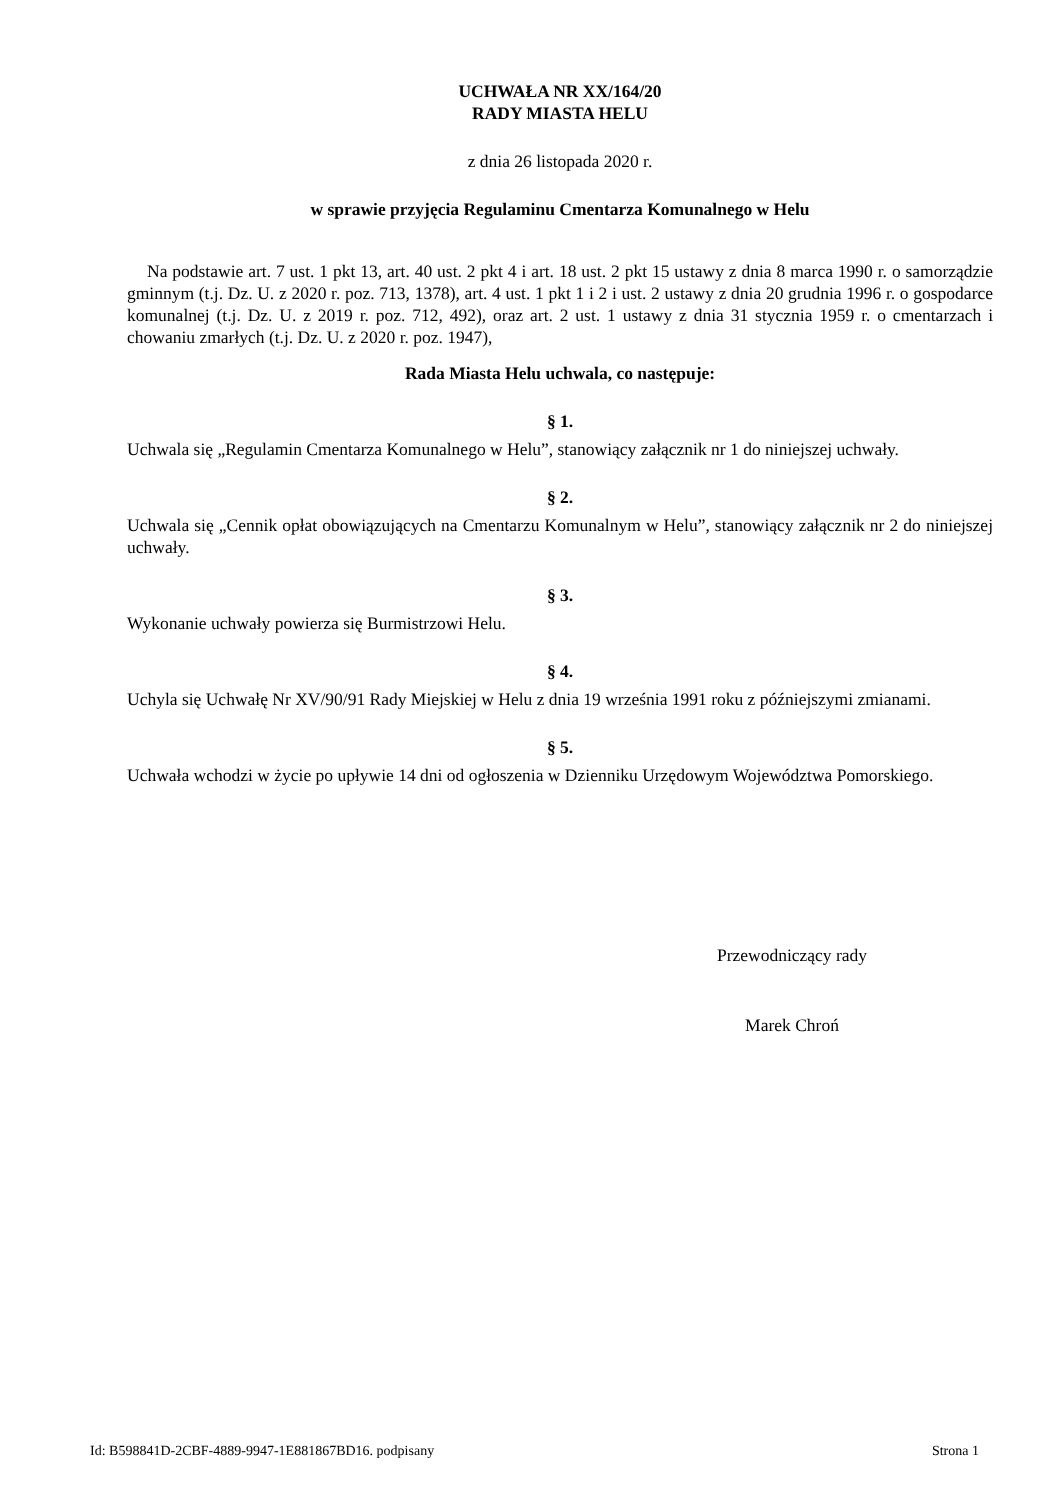UCHWAŁA NR XX/164/20
RADY MIASTA HELU
z dnia 26 listopada 2020 r.
w sprawie przyjęcia Regulaminu Cmentarza Komunalnego w Helu
Na podstawie art. 7 ust. 1 pkt 13, art. 40 ust. 2 pkt 4 i art. 18 ust. 2 pkt 15 ustawy z dnia 8 marca 1990 r. o samorządzie gminnym (t.j. Dz. U. z 2020 r. poz. 713, 1378), art. 4 ust. 1 pkt 1 i 2 i ust. 2 ustawy z dnia 20 grudnia 1996 r. o gospodarce komunalnej (t.j. Dz. U. z 2019 r. poz. 712, 492), oraz art. 2 ust. 1 ustawy z dnia 31 stycznia 1959 r. o cmentarzach i chowaniu zmarłych (t.j. Dz. U. z 2020 r. poz. 1947),
Rada Miasta Helu uchwala, co następuje:
§ 1.
Uchwala się „Regulamin Cmentarza Komunalnego w Helu”, stanowiący załącznik nr 1 do niniejszej uchwały.
§ 2.
Uchwala się „Cennik opłat obowiązujących na Cmentarzu Komunalnym w Helu”, stanowiący załącznik nr 2 do niniejszej uchwały.
§ 3.
Wykonanie uchwały powierza się Burmistrzowi Helu.
§ 4.
Uchyla się Uchwałę Nr XV/90/91 Rady Miejskiej w Helu z dnia 19 września 1991 roku z późniejszymi zmianami.
§ 5.
Uchwała wchodzi w życie po upływie 14 dni od ogłoszenia w Dzienniku Urzędowym Województwa Pomorskiego.
Przewodniczący rady
Marek Chroń
Id: B598841D-2CBF-4889-9947-1E881867BD16. podpisany Strona 1